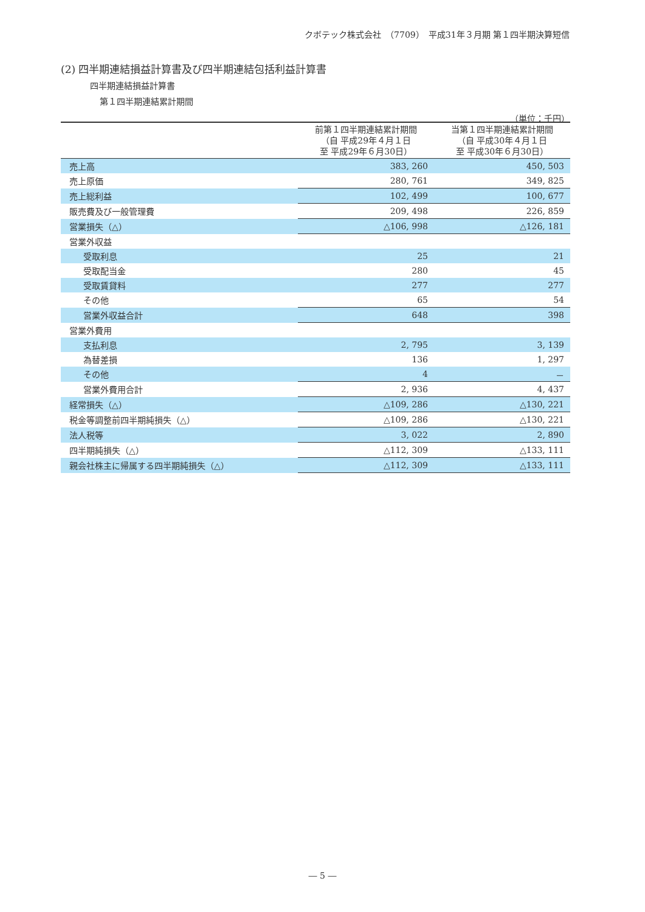クボテック株式会社　（7709）　平成31年３月期 第１四半期決算短信
(2) 四半期連結損益計算書及び四半期連結包括利益計算書
四半期連結損益計算書
第１四半期連結累計期間
（単位：千円）
| | 前第１四半期連結累計期間 （自 平成29年４月１日 至 平成29年６月30日） | 当第１四半期連結累計期間 （自 平成30年４月１日 至 平成30年６月30日） |
| --- | --- | --- |
| 売上高 | 383, 260 | 450, 503 |
| 売上原価 | 280, 761 | 349, 825 |
| 売上総利益 | 102, 499 | 100, 677 |
| 販売費及び一般管理費 | 209, 498 | 226, 859 |
| 営業損失（△） | △106, 998 | △126, 181 |
| 営業外収益 | | |
| 受取利息 | 25 | 21 |
| 受取配当金 | 280 | 45 |
| 受取賃貸料 | 277 | 277 |
| その他 | 65 | 54 |
| 営業外収益合計 | 648 | 398 |
| 営業外費用 | | |
| 支払利息 | 2, 795 | 3, 139 |
| 為替差損 | 136 | 1, 297 |
| その他 | 4 | － |
| 営業外費用合計 | 2, 936 | 4, 437 |
| 経常損失（△） | △109, 286 | △130, 221 |
| 税金等調整前四半期純損失（△） | △109, 286 | △130, 221 |
| 法人税等 | 3, 022 | 2, 890 |
| 四半期純損失（△） | △112, 309 | △133, 111 |
| 親会社株主に帰属する四半期純損失（△） | △112, 309 | △133, 111 |
― 5 ―